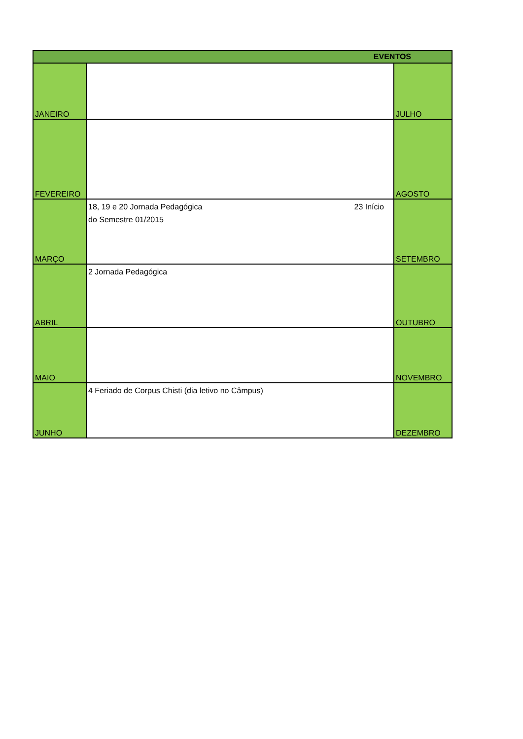| EVENTOS | | |
| --- | --- | --- |
| JANEIRO | | JULHO |
| FEVEREIRO | | AGOSTO |
| MARÇO | 18, 19 e 20 Jornada Pedagógica 23 Início do Semestre 01/2015 | SETEMBRO |
| ABRIL | 2 Jornada Pedagógica | OUTUBRO |
| MAIO | | NOVEMBRO |
| JUNHO | 4 Feriado de Corpus Chisti (dia letivo no Câmpus) | DEZEMBRO |